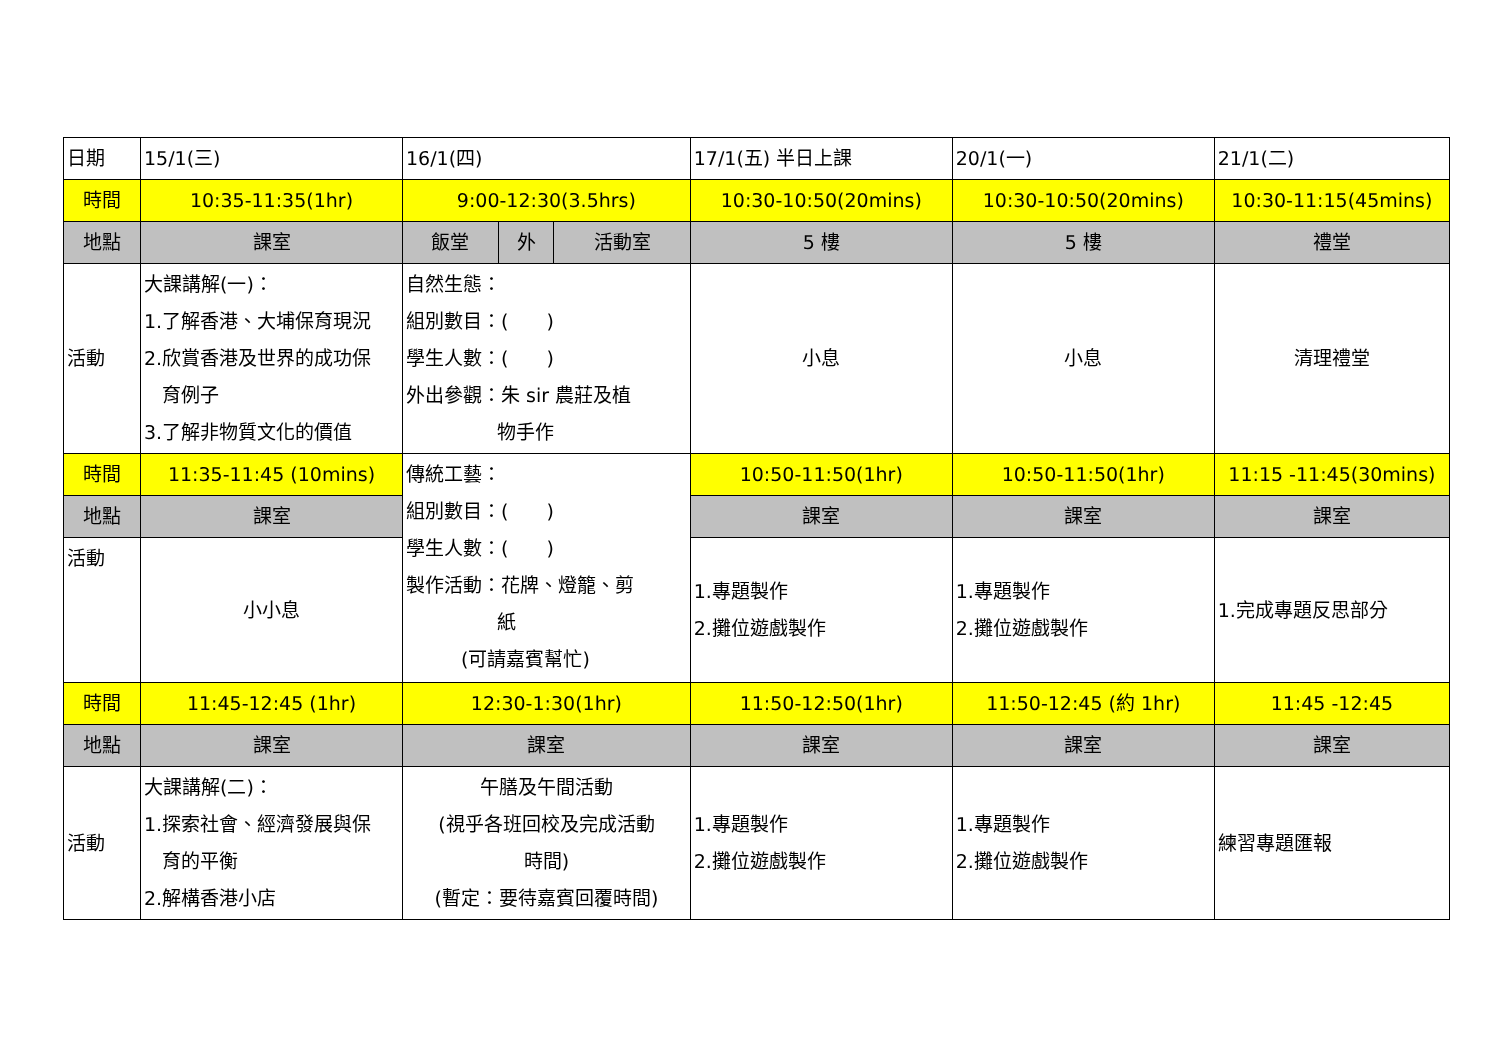| 日期 | 15/1(三) | 16/1(四) | | | 17/1(五) 半日上課 | 20/1(一) | 21/1(二) |
| 時間 | 10:35-11:35(1hr) | 9:00-12:30(3.5hrs) | | | 10:30-10:50(20mins) | 10:30-10:50(20mins) | 10:30-11:15(45mins) |
| 地點 | 課室 | 飯堂 | 外 | 活動室 | 5 樓 | 5 樓 | 禮堂 |
| 活動 | 大課講解(一)： 1.了解香港、大埔保育現況 2.欣賞香港及世界的成功保 育例子 3.了解非物質文化的價值 | 自然生態： 組別數目：( ) 學生人數：( ) 外出參觀：朱 sir 農莊及植 物手作 | | | 小息 | 小息 | 清理禮堂 |
| 時間 | 11:35-11:45 (10mins) | 傳統工藝： 組別數目：( ) 學生人數：( ) 製作活動：花牌、燈籠、剪 紙 (可請嘉賓幫忙) | | | 10:50-11:50(1hr) | 10:50-11:50(1hr) | 11:15 -11:45(30mins) |
| 地點 | 課室 | | | | 課室 | 課室 | 課室 |
| 活動 | 小小息 | | | | 1.專題製作 2.攤位遊戲製作 | 1.專題製作 2.攤位遊戲製作 | 1.完成專題反思部分 |
| 時間 | 11:45-12:45 (1hr) | 12:30-1:30(1hr) | | | 11:50-12:50(1hr) | 11:50-12:45 (約 1hr) | 11:45 -12:45 |
| 地點 | 課室 | 課室 | | | 課室 | 課室 | 課室 |
| 活動 | 大課講解(二)： 1.探索社會、經濟發展與保 育的平衡 2.解構香港小店 | 午膳及午間活動 (視乎各班回校及完成活動 時間) (暫定：要待嘉賓回覆時間) | | | 1.專題製作 2.攤位遊戲製作 | 1.專題製作 2.攤位遊戲製作 | 練習專題匯報 |